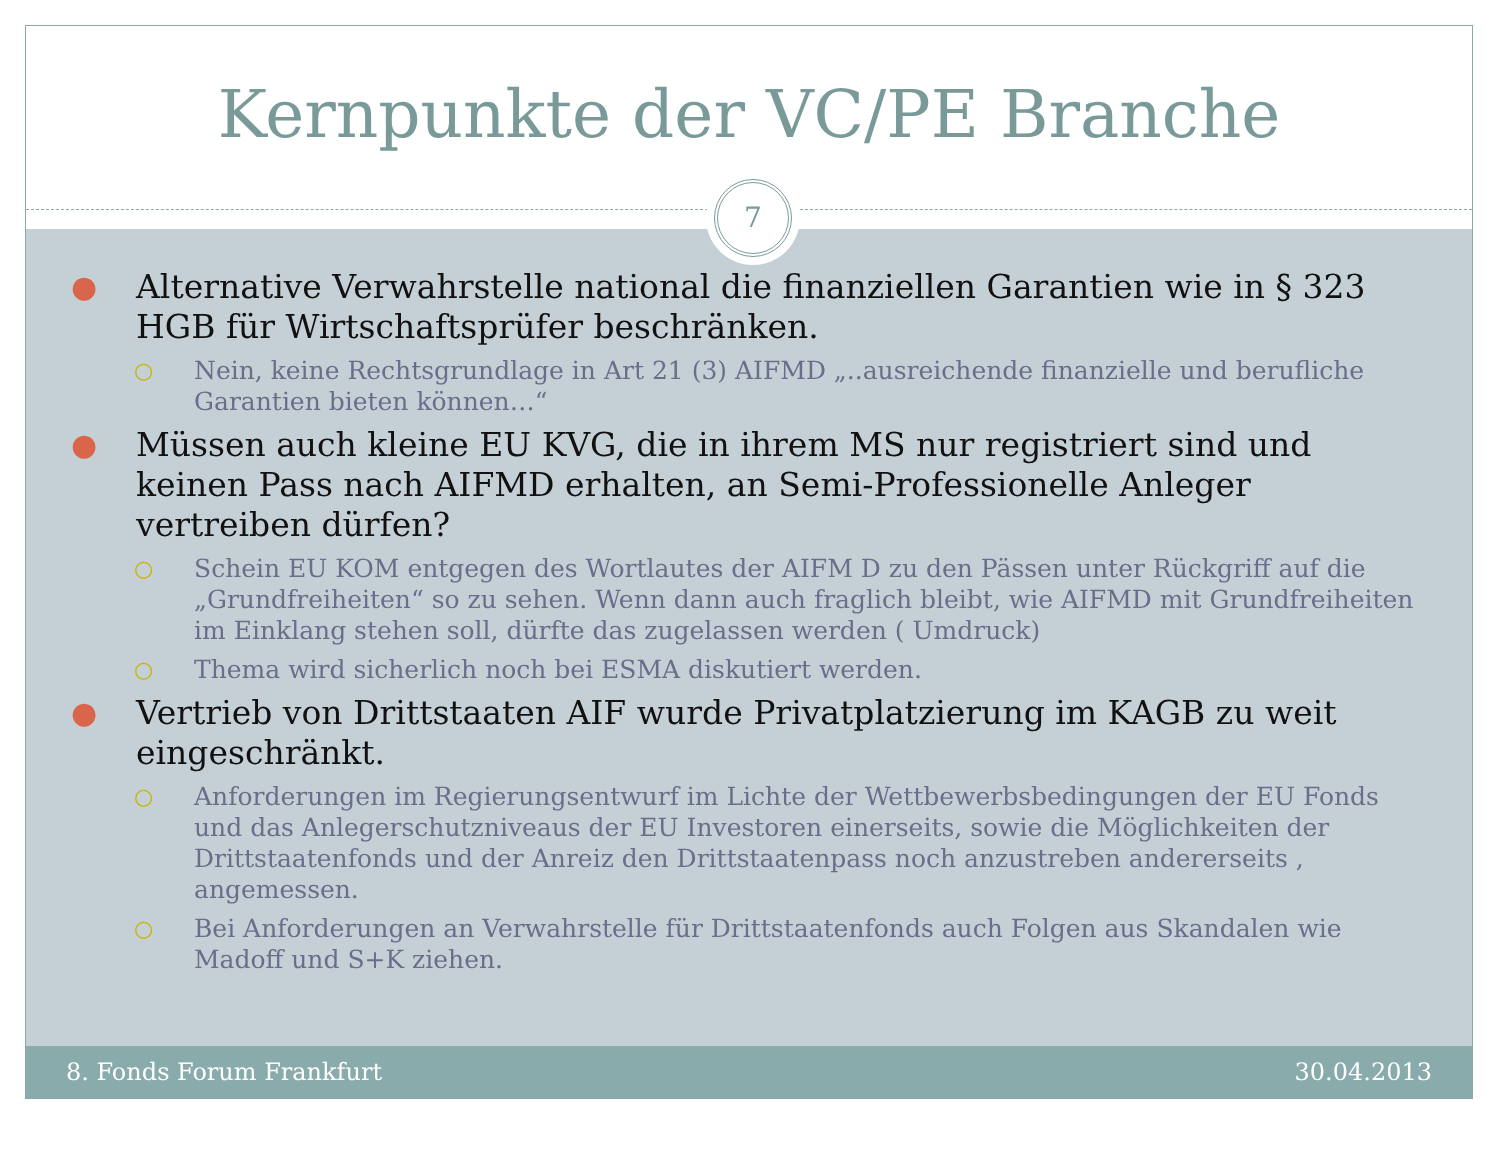Kernpunkte der VC/PE Branche
7
● Alternative Verwahrstelle national die finanziellen Garantien wie in § 323 HGB für Wirtschaftsprüfer beschränken.
○ Nein, keine Rechtsgrundlage in Art 21 (3) AIFMD „..ausreichende finanzielle und berufliche Garantien bieten können…“
● Müssen auch kleine EU KVG, die in ihrem MS nur registriert sind und keinen Pass nach AIFMD erhalten, an Semi-Professionelle Anleger vertreiben dürfen?
○ Schein EU KOM entgegen des Wortlautes der AIFM D zu den Pässen unter Rückgriff auf die „Grundfreiheiten“ so zu sehen. Wenn dann auch fraglich bleibt, wie AIFMD mit Grundfreiheiten im Einklang stehen soll, dürfte das zugelassen werden ( Umdruck)
○ Thema wird sicherlich noch bei ESMA diskutiert werden.
● Vertrieb von Drittstaaten AIF wurde Privatplatzierung im KAGB zu weit eingeschränkt.
○ Anforderungen im Regierungsentwurf im Lichte der Wettbewerbsbedingungen der EU Fonds und das Anlegerschutzniveaus der EU Investoren einerseits, sowie die Möglichkeiten der Drittstaatenfonds und der Anreiz den Drittstaatenpass noch anzustreben andererseits , angemessen.
○ Bei Anforderungen an Verwahrstelle für Drittstaatenfonds auch Folgen aus Skandalen wie Madoff und S+K ziehen.
8. Fonds Forum Frankfurt 30.04.2013